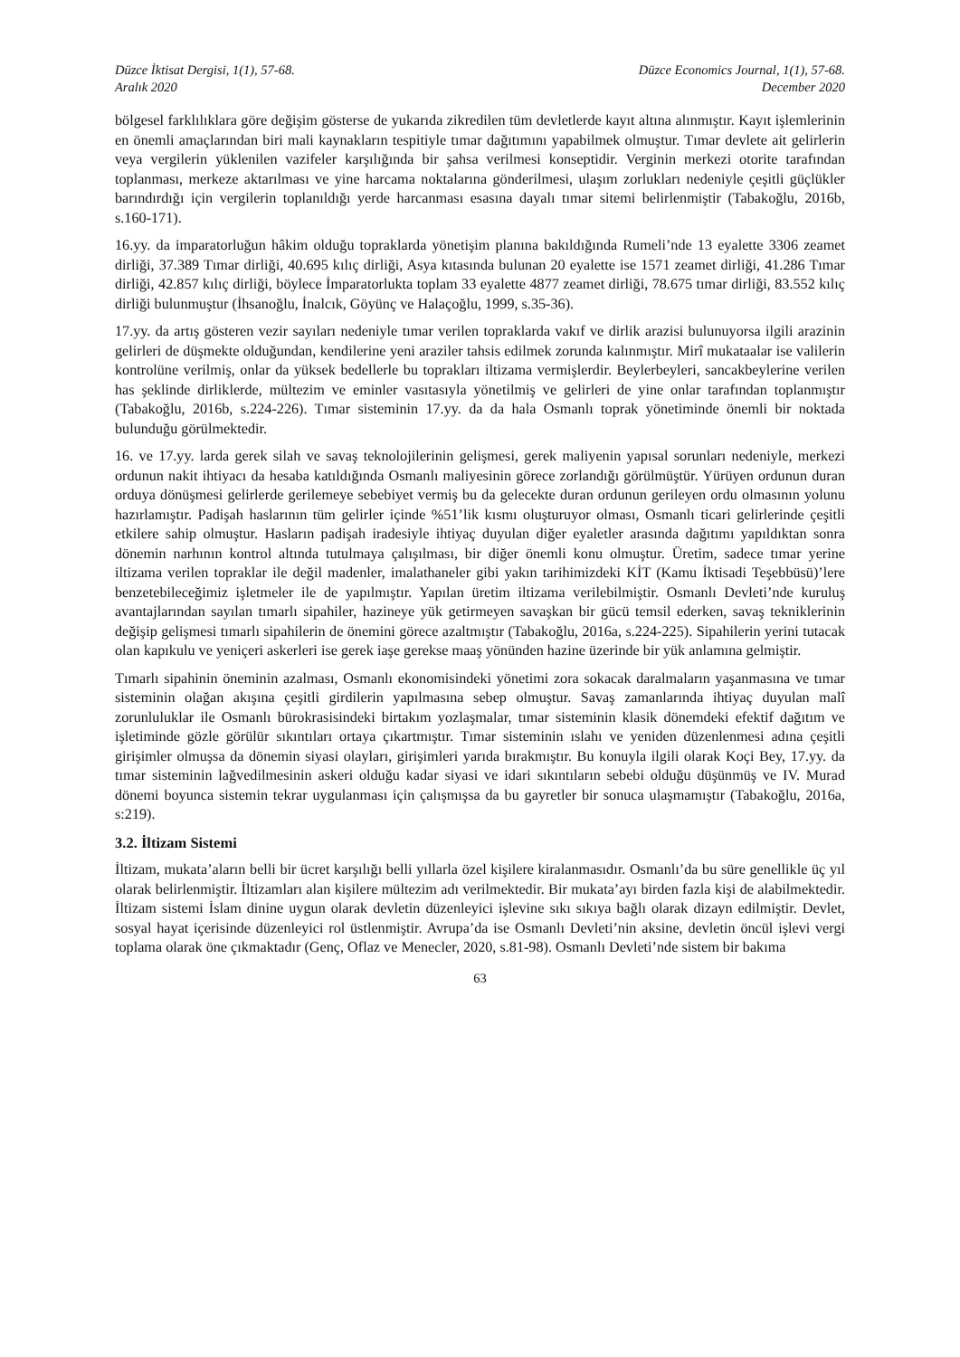Düzce İktisat Dergisi, 1(1), 57-68.
Aralık 2020
Düzce Economics Journal, 1(1), 57-68.
December 2020
bölgesel farklılıklara göre değişim gösterse de yukarıda zikredilen tüm devletlerde kayıt altına alınmıştır. Kayıt işlemlerinin en önemli amaçlarından biri mali kaynakların tespitiyle tımar dağıtımını yapabilmek olmuştur. Tımar devlete ait gelirlerin veya vergilerin yüklenilen vazifeler karşılığında bir şahsa verilmesi konseptidir. Verginin merkezi otorite tarafından toplanması, merkeze aktarılması ve yine harcama noktalarına gönderilmesi, ulaşım zorlukları nedeniyle çeşitli güçlükler barındırdığı için vergilerin toplanıldığı yerde harcanması esasına dayalı tımar sitemi belirlenmiştir (Tabakoğlu, 2016b, s.160-171).
16.yy. da imparatorluğun hâkim olduğu topraklarda yönetişim planına bakıldığında Rumeli’nde 13 eyalette 3306 zeamet dirliği, 37.389 Tımar dirliği, 40.695 kılıç dirliği, Asya kıtasında bulunan 20 eyalette ise 1571 zeamet dirliği, 41.286 Tımar dirliği, 42.857 kılıç dirliği, böylece İmparatorlukta toplam 33 eyalette 4877 zeamet dirliği, 78.675 tımar dirliği, 83.552 kılıç dirliği bulunmuştur (İhsanoğlu, İnalcık, Göyünç ve Halaçoğlu, 1999, s.35-36).
17.yy. da artış gösteren vezir sayıları nedeniyle tımar verilen topraklarda vakıf ve dirlik arazisi bulunuyorsa ilgili arazinin gelirleri de düşmekte olduğundan, kendilerine yeni araziler tahsis edilmek zorunda kalınmıştır. Mirî mukataalar ise valilerin kontrolüne verilmiş, onlar da yüksek bedellerle bu toprakları iltizama vermişlerdir. Beylerbeyleri, sancakbeylerine verilen has şeklinde dirliklerde, mültezim ve eminler vasıtasıyla yönetilmiş ve gelirleri de yine onlar tarafından toplanmıştır (Tabakoğlu, 2016b, s.224-226). Tımar sisteminin 17.yy. da da hala Osmanlı toprak yönetiminde önemli bir noktada bulunduğu görülmektedir.
16. ve 17.yy. larda gerek silah ve savaş teknolojilerinin gelişmesi, gerek maliyenin yapısal sorunları nedeniyle, merkezi ordunun nakit ihtiyacı da hesaba katıldığında Osmanlı maliyesinin görece zorlandığı görülmüştür. Yürüyen ordunun duran orduya dönüşmesi gelirlerde gerilemeye sebebiyet vermiş bu da gelecekte duran ordunun gerileyen ordu olmasının yolunu hazırlamıştır. Padişah haslarının tüm gelirler içinde %51’lik kısmı oluşturuyor olması, Osmanlı ticari gelirlerinde çeşitli etkilere sahip olmuştur. Hasların padişah iradesiyle ihtiyaç duyulan diğer eyaletler arasında dağıtımı yapıldıktan sonra dönemin narhının kontrol altında tutulmaya çalışılması, bir diğer önemli konu olmuştur. Üretim, sadece tımar yerine iltizama verilen topraklar ile değil madenler, imalathaneler gibi yakın tarihimizdeki KİT (Kamu İktisadi Teşebbüsü)’lere benzetebileceğimiz işletmeler ile de yapılmıştır. Yapılan üretim iltizama verilebilmiştir. Osmanlı Devleti’nde kuruluş avantajlarından sayılan tımarlı sipahiler, hazineye yük getirmeyen savaşkan bir gücü temsil ederken, savaş tekniklerinin değişip gelişmesi tımarlı sipahilerin de önemini görece azaltmıştır (Tabakoğlu, 2016a, s.224-225). Sipahilerin yerini tutacak olan kapıkulu ve yeniçeri askerleri ise gerek iaşe gerekse maaş yönünden hazine üzerinde bir yük anlamına gelmiştir.
Tımarlı sipahinin öneminin azalması, Osmanlı ekonomisindeki yönetimi zora sokacak daralmaların yaşanmasına ve tımar sisteminin olağan akışına çeşitli girdilerin yapılmasına sebep olmuştur. Savaş zamanlarında ihtiyaç duyulan malî zorunluluklar ile Osmanlı bürokrasisindeki birtakım yozlaşmalar, tımar sisteminin klasik dönemdeki efektif dağıtım ve işletiminde gözle görülür sıkıntıları ortaya çıkartmıştır. Tımar sisteminin ıslahı ve yeniden düzenlenmesi adına çeşitli girişimler olmuşsa da dönemin siyasi olayları, girişimleri yarıda bırakmıştır. Bu konuyla ilgili olarak Koçi Bey, 17.yy. da tımar sisteminin lağvedilmesinin askeri olduğu kadar siyasi ve idari sıkıntıların sebebi olduğu düşünmüş ve IV. Murad dönemi boyunca sistemin tekrar uygulanması için çalışmışsa da bu gayretler bir sonuca ulaşmamıştır (Tabakoğlu, 2016a, s:219).
3.2. İltizam Sistemi
İltizam, mukata’aların belli bir ücret karşılığı belli yıllarla özel kişilere kiralanmasıdır. Osmanlı’da bu süre genellikle üç yıl olarak belirlenmiştir. İltizamları alan kişilere mültezim adı verilmektedir. Bir mukata’ayı birden fazla kişi de alabilmektedir. İltizam sistemi İslam dinine uygun olarak devletin düzenleyici işlevine sıkı sıkıya bağlı olarak dizayn edilmiştir. Devlet, sosyal hayat içerisinde düzenleyici rol üstlenmiştir. Avrupa’da ise Osmanlı Devleti’nin aksine, devletin öncül işlevi vergi toplama olarak öne çıkmaktadır (Genç, Oflaz ve Menecler, 2020, s.81-98). Osmanlı Devleti’nde sistem bir bakıma
63